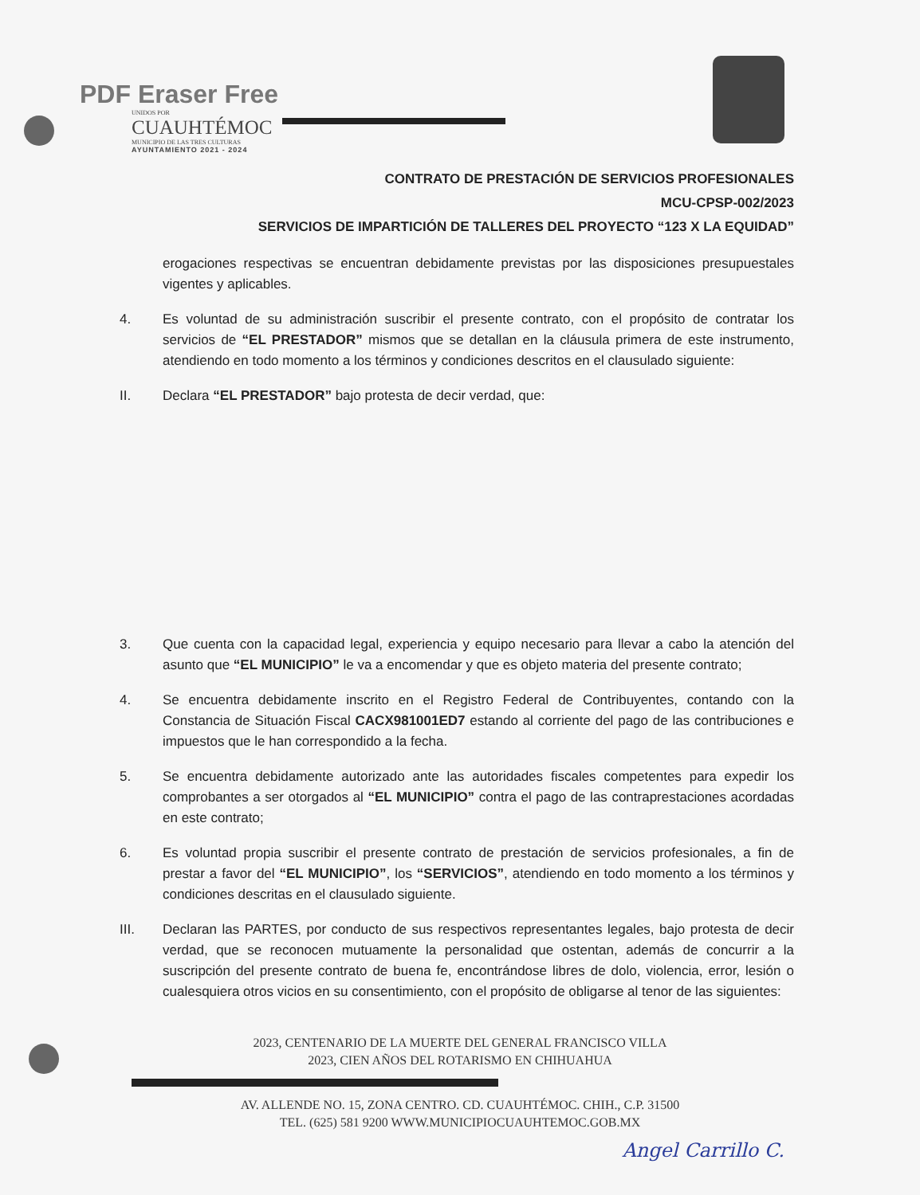PDF Eraser Free
UNIDOS POR
CUAUHTÉMOC
MUNICIPIO DE LAS TRES CULTURAS
AYUNTAMIENTO 2021 - 2024
CONTRATO DE PRESTACIÓN DE SERVICIOS PROFESIONALES
MCU-CPSP-002/2023
SERVICIOS DE IMPARTICIÓN DE TALLERES DEL PROYECTO “123 X LA EQUIDAD”
erogaciones respectivas se encuentran debidamente previstas por las disposiciones presupuestales vigentes y aplicables.
4. Es voluntad de su administración suscribir el presente contrato, con el propósito de contratar los servicios de “EL PRESTADOR” mismos que se detallan en la cláusula primera de este instrumento, atendiendo en todo momento a los términos y condiciones descritos en el clausulado siguiente:
II. Declara “EL PRESTADOR” bajo protesta de decir verdad, que:
3. Que cuenta con la capacidad legal, experiencia y equipo necesario para llevar a cabo la atención del asunto que “EL MUNICIPIO” le va a encomendar y que es objeto materia del presente contrato;
4. Se encuentra debidamente inscrito en el Registro Federal de Contribuyentes, contando con la Constancia de Situación Fiscal CACX981001ED7 estando al corriente del pago de las contribuciones e impuestos que le han correspondido a la fecha.
5. Se encuentra debidamente autorizado ante las autoridades fiscales competentes para expedir los comprobantes a ser otorgados al “EL MUNICIPIO” contra el pago de las contraprestaciones acordadas en este contrato;
6. Es voluntad propia suscribir el presente contrato de prestación de servicios profesionales, a fin de prestar a favor del “EL MUNICIPIO”, los “SERVICIOS”, atendiendo en todo momento a los términos y condiciones descritas en el clausulado siguiente.
III. Declaran las PARTES, por conducto de sus respectivos representantes legales, bajo protesta de decir verdad, que se reconocen mutuamente la personalidad que ostentan, además de concurrir a la suscripción del presente contrato de buena fe, encontrándose libres de dolo, violencia, error, lesión o cualesquiera otros vicios en su consentimiento, con el propósito de obligarse al tenor de las siguientes:
2023, CENTENARIO DE LA MUERTE DEL GENERAL FRANCISCO VILLA
2023, CIEN AÑOS DEL ROTARISMO EN CHIHUAHUA
AV. ALLENDE NO. 15, ZONA CENTRO. CD. CUAUHTÉMOC. CHIH., C.P. 31500
TEL. (625) 581 9200 WWW.MUNICIPIOCUAUHTEMOC.GOB.MX
Angel Carrillo C.